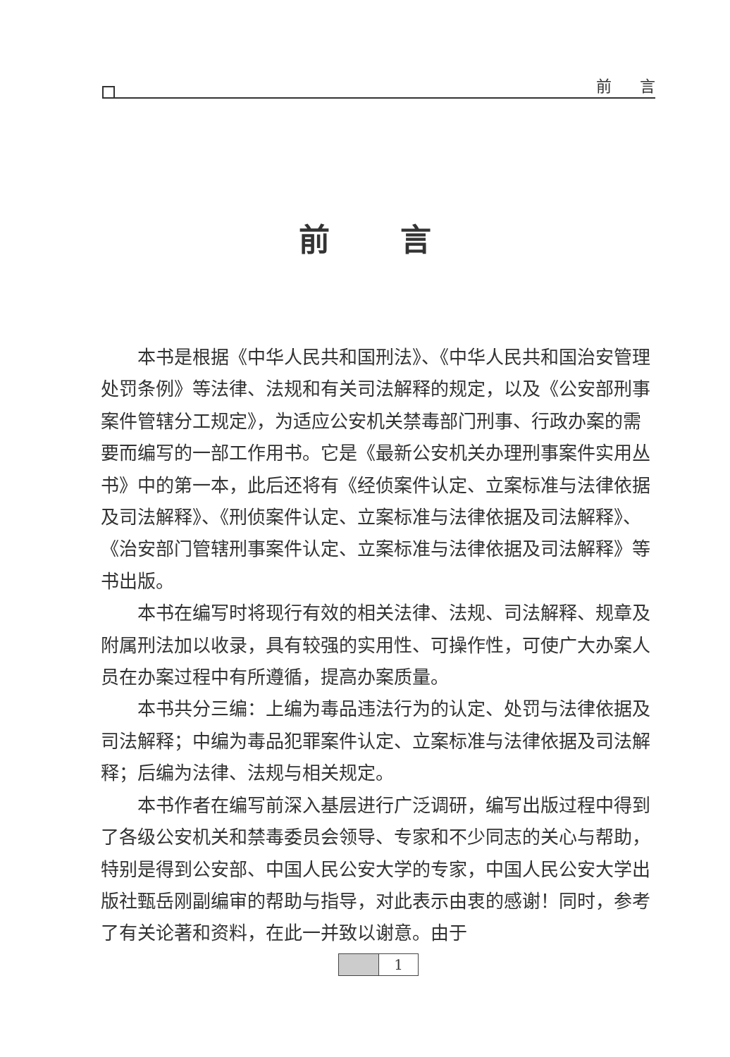前言
前言
本书是根据《中华人民共和国刑法》、《中华人民共和国治安管理处罚条例》等法律、法规和有关司法解释的规定，以及《公安部刑事案件管辖分工规定》，为适应公安机关禁毒部门刑事、行政办案的需要而编写的一部工作用书。它是《最新公安机关办理刑事案件实用丛书》中的第一本，此后还将有《经侦案件认定、立案标准与法律依据及司法解释》、《刑侦案件认定、立案标准与法律依据及司法解释》、《治安部门管辖刑事案件认定、立案标准与法律依据及司法解释》等书出版。
本书在编写时将现行有效的相关法律、法规、司法解释、规章及附属刑法加以收录，具有较强的实用性、可操作性，可使广大办案人员在办案过程中有所遵循，提高办案质量。
本书共分三编：上编为毒品违法行为的认定、处罚与法律依据及司法解释；中编为毒品犯罪案件认定、立案标准与法律依据及司法解释；后编为法律、法规与相关规定。
本书作者在编写前深入基层进行广泛调研，编写出版过程中得到了各级公安机关和禁毒委员会领导、专家和不少同志的关心与帮助，特别是得到公安部、中国人民公安大学的专家，中国人民公安大学出版社甄岳刚副编审的帮助与指导，对此表示由衷的感谢！同时，参考了有关论著和资料，在此一并致以谢意。由于
1